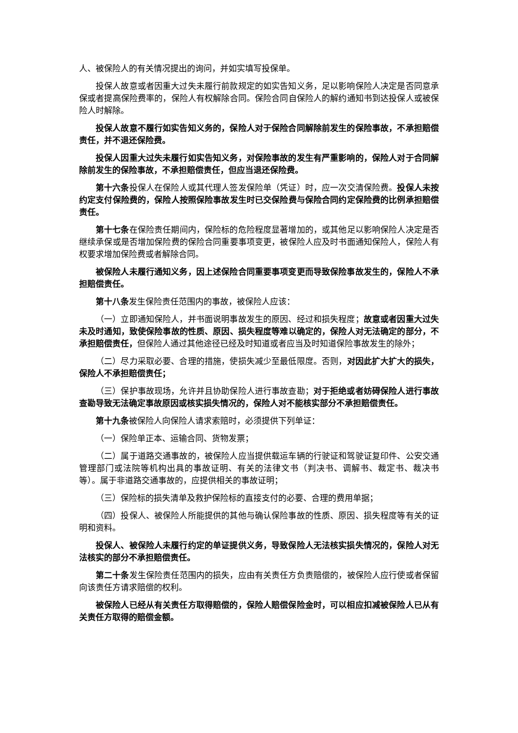人、被保险人的有关情况提出的询问，并如实填写投保单。
投保人故意或者因重大过失未履行前款规定的如实告知义务，足以影响保险人决定是否同意承保或者提高保险费率的，保险人有权解除合同。保险合同自保险人的解约通知书到达投保人或被保险人时解除。
投保人故意不履行如实告知义务的，保险人对于保险合同解除前发生的保险事故，不承担赔偿责任，并不退还保险费。
投保人因重大过失未履行如实告知义务，对保险事故的发生有严重影响的，保险人对于合同解除前发生的保险事故，不承担赔偿责任，但应当退还保险费。
第十六条投保人在保险人或其代理人签发保险单（凭证）时，应一次交清保险费。投保人未按约定支付保险费的，保险人按照保险事故发生时已交保险费与保险合同约定保险费的比例承担赔偿责任。
第十七条在保险责任期间内，保险标的危险程度显著增加的，或其他足以影响保险人决定是否继续承保或是否增加保险费的保险合同重要事项变更，被保险人应及时书面通知保险人，保险人有权要求增加保险费或者解除合同。
被保险人未履行通知义务，因上述保险合同重要事项变更而导致保险事故发生的，保险人不承担赔偿责任。
第十八条发生保险责任范围内的事故，被保险人应该：
（一）立即通知保险人，并书面说明事故发生的原因、经过和损失程度；故意或者因重大过失未及时通知，致使保险事故的性质、原因、损失程度等难以确定的，保险人对无法确定的部分，不承担赔偿责任，但保险人通过其他途径已经及时知道或者应当及时知道保险事故发生的除外；
（二）尽力采取必要、合理的措施，使损失减少至最低限度。否则，对因此扩大扩大的损失，保险人不承担赔偿责任；
（三）保护事故现场，允许并且协助保险人进行事故查勘；对于拒绝或者妨碍保险人进行事故查勘导致无法确定事故原因或核实损失情况的，保险人对不能核实部分不承担赔偿责任。
第十九条被保险人向保险人请求索赔时，必须提供下列单证：
（一）保险单正本、运输合同、货物发票；
（二）属于道路交通事故的，被保险人应当提供载运车辆的行驶证和驾驶证复印件、公安交通管理部门或法院等机构出具的事故证明、有关的法律文书（判决书、调解书、裁定书、裁决书等）。属于非道路交通事故的，应提供相关的事故证明；
（三）保险标的损失清单及救护保险标的直接支付的必要、合理的费用单据；
（四）投保人、被保险人所能提供的其他与确认保险事故的性质、原因、损失程度等有关的证明和资料。
投保人、被保险人未履行约定的单证提供义务，导致保险人无法核实损失情况的，保险人对无法核实的部分不承担赔偿责任。
第二十条发生保险责任范围内的损失，应由有关责任方负责赔偿的，被保险人应行使或者保留向该责任方请求赔偿的权利。
被保险人已经从有关责任方取得赔偿的，保险人赔偿保险金时，可以相应扣减被保险人已从有关责任方取得的赔偿金额。